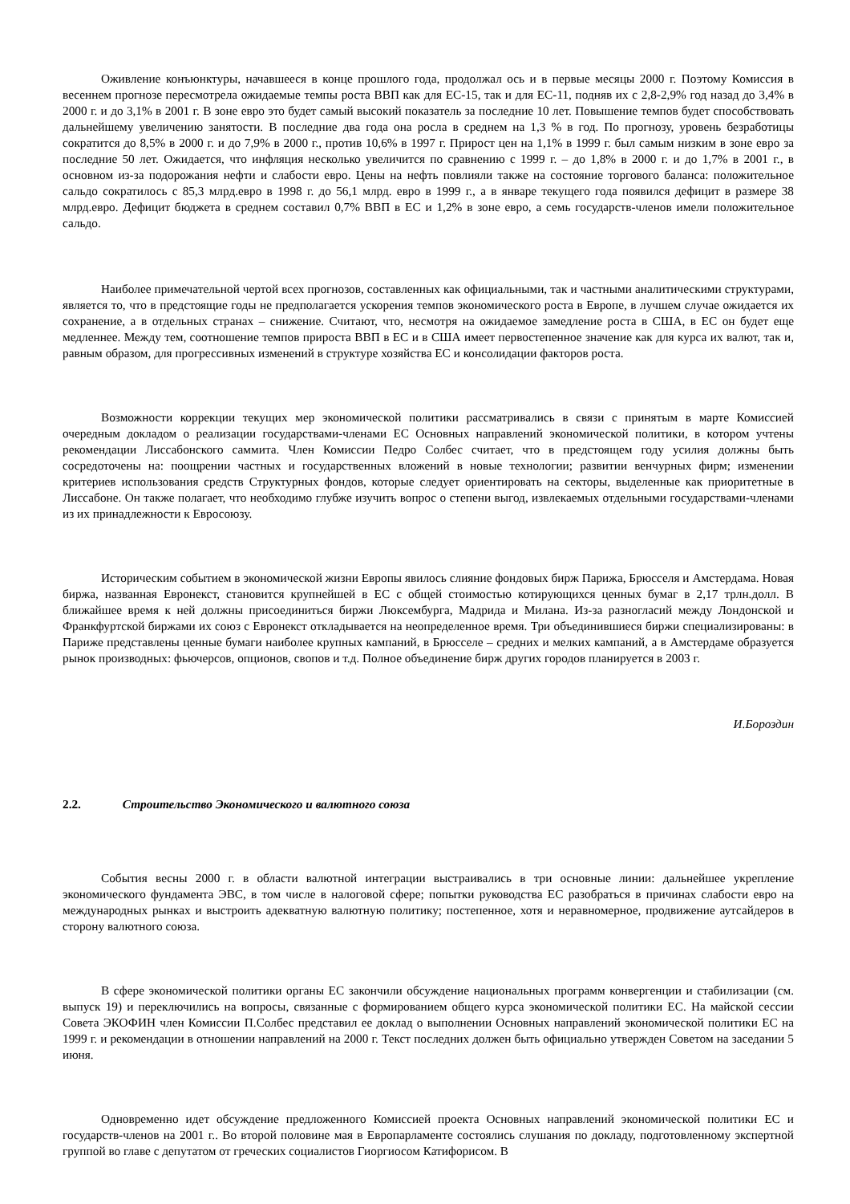Оживление конъюнктуры, начавшееся в конце прошлого года, продолжал ось и в первые месяцы 2000 г. Поэтому Комиссия в весеннем прогнозе пересмотрела ожидаемые темпы роста ВВП как для ЕС-15, так и для ЕС-11, подняв их с 2,8-2,9% год назад до 3,4% в 2000 г. и до 3,1% в 2001 г. В зоне евро это будет самый высокий показатель за последние 10 лет. Повышение темпов будет способствовать дальнейшему увеличению занятости. В последние два года она росла в среднем на 1,3 % в год. По прогнозу, уровень безработицы сократится до 8,5% в 2000 г. и до 7,9% в 2000 г., против 10,6% в 1997 г. Прирост цен на 1,1% в 1999 г. был самым низким в зоне евро за последние 50 лет. Ожидается, что инфляция несколько увеличится по сравнению с 1999 г. – до 1,8% в 2000 г. и до 1,7% в 2001 г., в основном из-за подорожания нефти и слабости евро. Цены на нефть повлияли также на состояние торгового баланса: положительное сальдо сократилось с 85,3 млрд.евро в 1998 г. до 56,1 млрд. евро в 1999 г., а в январе текущего года появился дефицит в размере 38 млрд.евро. Дефицит бюджета в среднем составил 0,7% ВВП в ЕС и 1,2% в зоне евро, а семь государств-членов имели положительное сальдо.
Наиболее примечательной чертой всех прогнозов, составленных как официальными, так и частными аналитическими структурами, является то, что в предстоящие годы не предполагается ускорения темпов экономического роста в Европе, в лучшем случае ожидается их сохранение, а в отдельных странах – снижение. Считают, что, несмотря на ожидаемое замедление роста в США, в ЕС он будет еще медленнее. Между тем, соотношение темпов прироста ВВП в ЕС и в США имеет первостепенное значение как для курса их валют, так и, равным образом, для прогрессивных изменений в структуре хозяйства ЕС и консолидации факторов роста.
Возможности коррекции текущих мер экономической политики рассматривались в связи с принятым в марте Комиссией очередным докладом о реализации государствами-членами ЕС Основных направлений экономической политики, в котором учтены рекомендации Лиссабонского саммита. Член Комиссии Педро Солбес считает, что в предстоящем году усилия должны быть сосредоточены на: поощрении частных и государственных вложений в новые технологии; развитии венчурных фирм; изменении критериев использования средств Структурных фондов, которые следует ориентировать на секторы, выделенные как приоритетные в Лиссабоне. Он также полагает, что необходимо глубже изучить вопрос о степени выгод, извлекаемых отдельными государствами-членами из их принадлежности к Евросоюзу.
Историческим событием в экономической жизни Европы явилось слияние фондовых бирж Парижа, Брюсселя и Амстердама. Новая биржа, названная Евронекст, становится крупнейшей в ЕС с общей стоимостью котирующихся ценных бумаг в 2,17 трлн.долл. В ближайшее время к ней должны присоединиться биржи Люксембурга, Мадрида и Милана. Из-за разногласий между Лондонской и Франкфуртской биржами их союз с Евронекст откладывается на неопределенное время. Три объединившиеся биржи специализированы: в Париже представлены ценные бумаги наиболее крупных кампаний, в Брюсселе – средних и мелких кампаний, а в Амстердаме образуется рынок производных: фьючерсов, опционов, свопов и т.д. Полное объединение бирж других городов планируется в 2003 г.
И.Бороздин
2.2. Строительство Экономического и валютного союза
События весны 2000 г. в области валютной интеграции выстраивались в три основные линии: дальнейшее укрепление экономического фундамента ЭВС, в том числе в налоговой сфере; попытки руководства ЕС разобраться в причинах слабости евро на международных рынках и выстроить адекватную валютную политику; постепенное, хотя и неравномерное, продвижение аутсайдеров в сторону валютного союза.
В сфере экономической политики органы ЕС закончили обсуждение национальных программ конвергенции и стабилизации (см. выпуск 19) и переключились на вопросы, связанные с формированием общего курса экономической политики ЕС. На майской сессии Совета ЭКОФИН член Комиссии П.Солбес представил ее доклад о выполнении Основных направлений экономической политики ЕС на 1999 г. и рекомендации в отношении направлений на 2000 г. Текст последних должен быть официально утвержден Советом на заседании 5 июня.
Одновременно идет обсуждение предложенного Комиссией проекта Основных направлений экономической политики ЕС и государств-членов на 2001 г.. Во второй половине мая в Европарламенте состоялись слушания по докладу, подготовленному экспертной группой во главе с депутатом от греческих социалистов Гиоргиосом Катифорисом. В